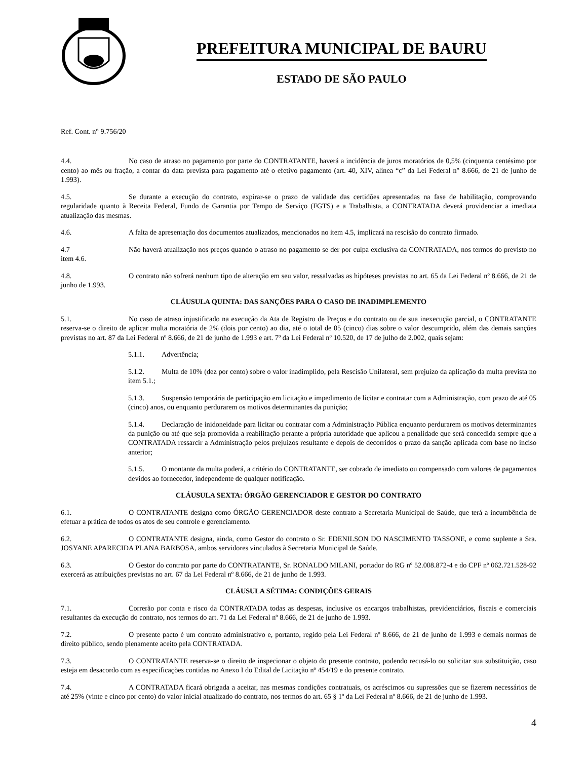PREFEITURA MUNICIPAL DE BAURU
ESTADO DE SÃO PAULO
Ref. Cont. n° 9.756/20
4.4. No caso de atraso no pagamento por parte do CONTRATANTE, haverá a incidência de juros moratórios de 0,5% (cinquenta centésimo por cento) ao mês ou fração, a contar da data prevista para pagamento até o efetivo pagamento (art. 40, XIV, alínea “c” da Lei Federal n° 8.666, de 21 de junho de 1.993).
4.5. Se durante a execução do contrato, expirar-se o prazo de validade das certidões apresentadas na fase de habilitação, comprovando regularidade quanto à Receita Federal, Fundo de Garantia por Tempo de Serviço (FGTS) e a Trabalhista, a CONTRATADA deverá providenciar a imediata atualização das mesmas.
4.6. A falta de apresentação dos documentos atualizados, mencionados no item 4.5, implicará na rescisão do contrato firmado.
4.7 Não haverá atualização nos preços quando o atraso no pagamento se der por culpa exclusiva da CONTRATADA, nos termos do previsto no item 4.6.
4.8. O contrato não sofrerá nenhum tipo de alteração em seu valor, ressalvadas as hipóteses previstas no art. 65 da Lei Federal nº 8.666, de 21 de junho de 1.993.
CLÁUSULA QUINTA: DAS SANÇÕES PARA O CASO DE INADIMPLEMENTO
5.1. No caso de atraso injustificado na execução da Ata de Registro de Preços e do contrato ou de sua inexecução parcial, o CONTRATANTE reserva-se o direito de aplicar multa moratória de 2% (dois por cento) ao dia, até o total de 05 (cinco) dias sobre o valor descumprido, além das demais sanções previstas no art. 87 da Lei Federal nº 8.666, de 21 de junho de 1.993 e art. 7º da Lei Federal nº 10.520, de 17 de julho de 2.002, quais sejam:
5.1.1. Advertência;
5.1.2. Multa de 10% (dez por cento) sobre o valor inadimplido, pela Rescisão Unilateral, sem prejuízo da aplicação da multa prevista no item 5.1.;
5.1.3. Suspensão temporária de participação em licitação e impedimento de licitar e contratar com a Administração, com prazo de até 05 (cinco) anos, ou enquanto perdurarem os motivos determinantes da punição;
5.1.4. Declaração de inidoneidade para licitar ou contratar com a Administração Pública enquanto perdurarem os motivos determinantes da punição ou até que seja promovida a reabilitação perante a própria autoridade que aplicou a penalidade que será concedida sempre que a CONTRATADA ressarcir a Administração pelos prejuízos resultante e depois de decorridos o prazo da sanção aplicada com base no inciso anterior;
5.1.5. O montante da multa poderá, a critério do CONTRATANTE, ser cobrado de imediato ou compensado com valores de pagamentos devidos ao fornecedor, independente de qualquer notificação.
CLÁUSULA SEXTA: ÓRGÃO GERENCIADOR E GESTOR DO CONTRATO
6.1. O CONTRATANTE designa como ÓRGÃO GERENCIADOR deste contrato a Secretaria Municipal de Saúde, que terá a incumbência de efetuar a prática de todos os atos de seu controle e gerenciamento.
6.2. O CONTRATANTE designa, ainda, como Gestor do contrato o Sr. EDENILSON DO NASCIMENTO TASSONE, e como suplente a Sra. JOSYANE APARECIDA PLANA BARBOSA, ambos servidores vinculados à Secretaria Municipal de Saúde.
6.3. O Gestor do contrato por parte do CONTRATANTE, Sr. RONALDO MILANI, portador do RG nº 52.008.872-4 e do CPF nº 062.721.528-92 exercerá as atribuições previstas no art. 67 da Lei Federal nº 8.666, de 21 de junho de 1.993.
CLÁUSULA SÉTIMA: CONDIÇÕES GERAIS
7.1. Correrão por conta e risco da CONTRATADA todas as despesas, inclusive os encargos trabalhistas, previdenciários, fiscais e comerciais resultantes da execução do contrato, nos termos do art. 71 da Lei Federal nº 8.666, de 21 de junho de 1.993.
7.2. O presente pacto é um contrato administrativo e, portanto, regido pela Lei Federal nº 8.666, de 21 de junho de 1.993 e demais normas de direito público, sendo plenamente aceito pela CONTRATADA.
7.3. O CONTRATANTE reserva-se o direito de inspecionar o objeto do presente contrato, podendo recusá-lo ou solicitar sua substituição, caso esteja em desacordo com as especificações contidas no Anexo I do Edital de Licitação nº 454/19 e do presente contrato.
7.4. A CONTRATADA ficará obrigada a aceitar, nas mesmas condições contratuais, os acréscimos ou supressões que se fizerem necessários de até 25% (vinte e cinco por cento) do valor inicial atualizado do contrato, nos termos do art. 65 § 1º da Lei Federal nº 8.666, de 21 de junho de 1.993.
4